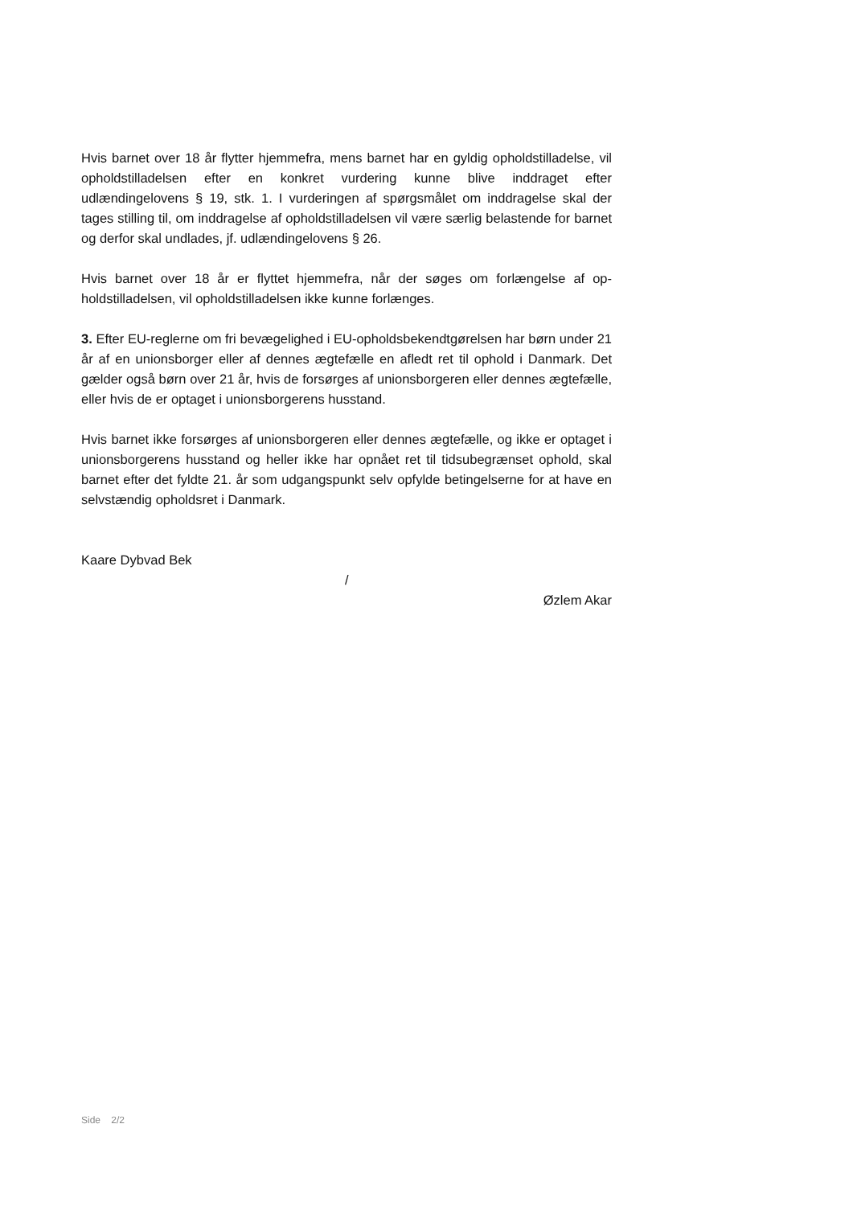Hvis barnet over 18 år flytter hjemmefra, mens barnet har en gyldig opholdstilla­delse, vil opholdstilladelsen efter en konkret vurdering kunne blive inddraget efter udlændingelovens § 19, stk. 1. I vurderingen af spørgsmålet om inddragelse skal der tages stilling til, om inddragelse af opholdstilladelsen vil være særlig belastende for barnet og derfor skal undlades, jf. udlændingelovens § 26.
Hvis barnet over 18 år er flyttet hjemmefra, når der søges om forlængelse af op­holdstilladelsen, vil opholdstilladelsen ikke kunne forlænges.
3. Efter EU-reglerne om fri bevægelighed i EU-opholdsbekendtgørelsen har børn under 21 år af en unionsborger eller af dennes ægtefælle en afledt ret til ophold i Danmark. Det gælder også børn over 21 år, hvis de forsørges af unionsborgeren eller dennes ægtefælle, eller hvis de er optaget i unionsborgerens husstand.
Hvis barnet ikke forsørges af unionsborgeren eller dennes ægtefælle, og ikke er op­taget i unionsborgerens husstand og heller ikke har opnået ret til tidsubegrænset ophold, skal barnet efter det fyldte 21. år som udgangspunkt selv opfylde betingel­serne for at have en selvstændig opholdsret i Danmark.
Kaare Dybvad Bek
/
Øzlem Akar
Side 2/2